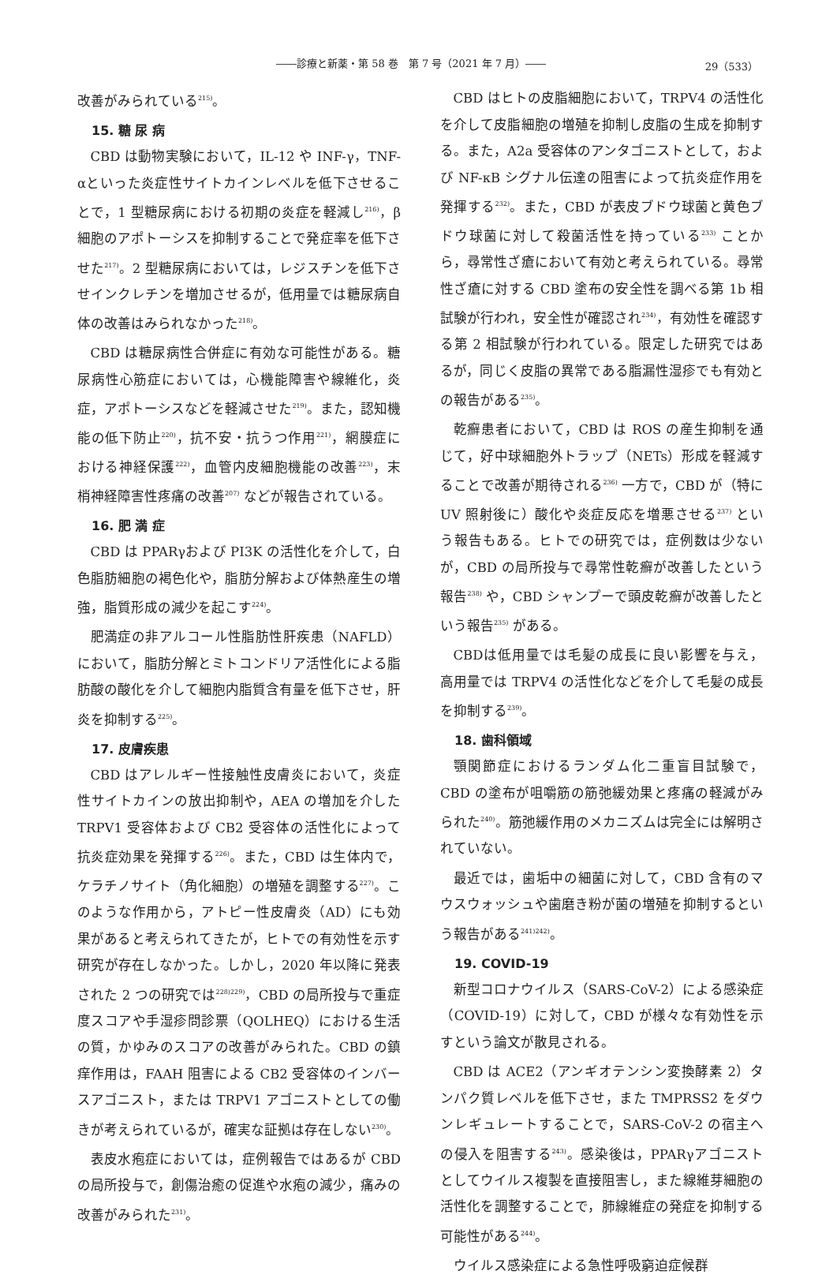――診療と新薬・第 58 巻　第 7 号（2021 年 7 月）―― 29（533）
改善がみられている<sup>215)</sup>。
15. 糖 尿 病
CBD は動物実験において，IL-12 や INF-γ，TNF-αといった炎症性サイトカインレベルを低下させることで，1 型糖尿病における初期の炎症を軽減し<sup>216)</sup>，β細胞のアポトーシスを抑制することで発症率を低下させた<sup>217)</sup>。2 型糖尿病においては，レジスチンを低下させインクレチンを増加させるが，低用量では糖尿病自体の改善はみられなかった<sup>218)</sup>。
CBD は糖尿病性合併症に有効な可能性がある。糖尿病性心筋症においては，心機能障害や線維化，炎症，アポトーシスなどを軽減させた<sup>219)</sup>。また，認知機能の低下防止<sup>220)</sup>，抗不安・抗うつ作用<sup>221)</sup>，網膜症における神経保護<sup>222)</sup>，血管内皮細胞機能の改善<sup>223)</sup>，末梢神経障害性疼痛の改善<sup>207)</sup> などが報告されている。
16. 肥 満 症
CBD は PPARγおよび PI3K の活性化を介して，白色脂肪細胞の褐色化や，脂肪分解および体熱産生の増強，脂質形成の減少を起こす<sup>224)</sup>。
肥満症の非アルコール性脂肪性肝疾患（NAFLD）において，脂肪分解とミトコンドリア活性化による脂肪酸の酸化を介して細胞内脂質含有量を低下させ，肝炎を抑制する<sup>225)</sup>。
17. 皮膚疾患
CBD はアレルギー性接触性皮膚炎において，炎症性サイトカインの放出抑制や，AEA の増加を介した TRPV1 受容体および CB2 受容体の活性化によって抗炎症効果を発揮する<sup>226)</sup>。また，CBD は生体内で，ケラチノサイト（角化細胞）の増殖を調整する<sup>227)</sup>。このような作用から，アトピー性皮膚炎（AD）にも効果があると考えられてきたが，ヒトでの有効性を示す研究が存在しなかった。しかし，2020 年以降に発表された 2 つの研究では<sup>228)229)</sup>，CBD の局所投与で重症度スコアや手湿疹問診票（QOLHEQ）における生活の質，かゆみのスコアの改善がみられた。CBD の鎮痒作用は，FAAH 阻害による CB2 受容体のインバースアゴニスト，または TRPV1 アゴニストとしての働きが考えられているが，確実な証拠は存在しない<sup>230)</sup>。
表皮水疱症においては，症例報告ではあるが CBD の局所投与で，創傷治癒の促進や水疱の減少，痛みの改善がみられた<sup>231)</sup>。
CBD はヒトの皮脂細胞において，TRPV4 の活性化を介して皮脂細胞の増殖を抑制し皮脂の生成を抑制する。また，A2a 受容体のアンタゴニストとして，および NF-κB シグナル伝達の阻害によって抗炎症作用を発揮する<sup>232)</sup>。また，CBD が表皮ブドウ球菌と黄色ブドウ球菌に対して殺菌活性を持っている<sup>233)</sup> ことから，尋常性ざ瘡において有効と考えられている。尋常性ざ瘡に対する CBD 塗布の安全性を調べる第 1b 相試験が行われ，安全性が確認され<sup>234)</sup>，有効性を確認する第 2 相試験が行われている。限定した研究ではあるが，同じく皮脂の異常である脂漏性湿疹でも有効との報告がある<sup>235)</sup>。
乾癬患者において，CBD は ROS の産生抑制を通じて，好中球細胞外トラップ（NETs）形成を軽減することで改善が期待される<sup>236)</sup> 一方で，CBD が（特に UV 照射後に）酸化や炎症反応を増悪させる<sup>237)</sup> という報告もある。ヒトでの研究では，症例数は少ないが，CBD の局所投与で尋常性乾癬が改善したという報告<sup>238)</sup> や，CBD シャンプーで頭皮乾癬が改善したという報告<sup>235)</sup> がある。
CBDは低用量では毛髪の成長に良い影響を与え，高用量では TRPV4 の活性化などを介して毛髪の成長を抑制する<sup>239)</sup>。
18. 歯科領域
顎関節症におけるランダム化二重盲目試験で，CBD の塗布が咀嚼筋の筋弛緩効果と疼痛の軽減がみられた<sup>240)</sup>。筋弛緩作用のメカニズムは完全には解明されていない。
最近では，歯垢中の細菌に対して，CBD 含有のマウスウォッシュや歯磨き粉が菌の増殖を抑制するという報告がある<sup>241)242)</sup>。
19. COVID-19
新型コロナウイルス（SARS-CoV-2）による感染症（COVID-19）に対して，CBD が様々な有効性を示すという論文が散見される。
CBD は ACE2（アンギオテンシン変換酵素 2）タンパク質レベルを低下させ，また TMPRSS2 をダウンレギュレートすることで，SARS-CoV-2 の宿主への侵入を阻害する<sup>243)</sup>。感染後は，PPARγアゴニストとしてウイルス複製を直接阻害し，また線維芽細胞の活性化を調整することで，肺線維症の発症を抑制する可能性がある<sup>244)</sup>。
ウイルス感染症による急性呼吸窮迫症候群